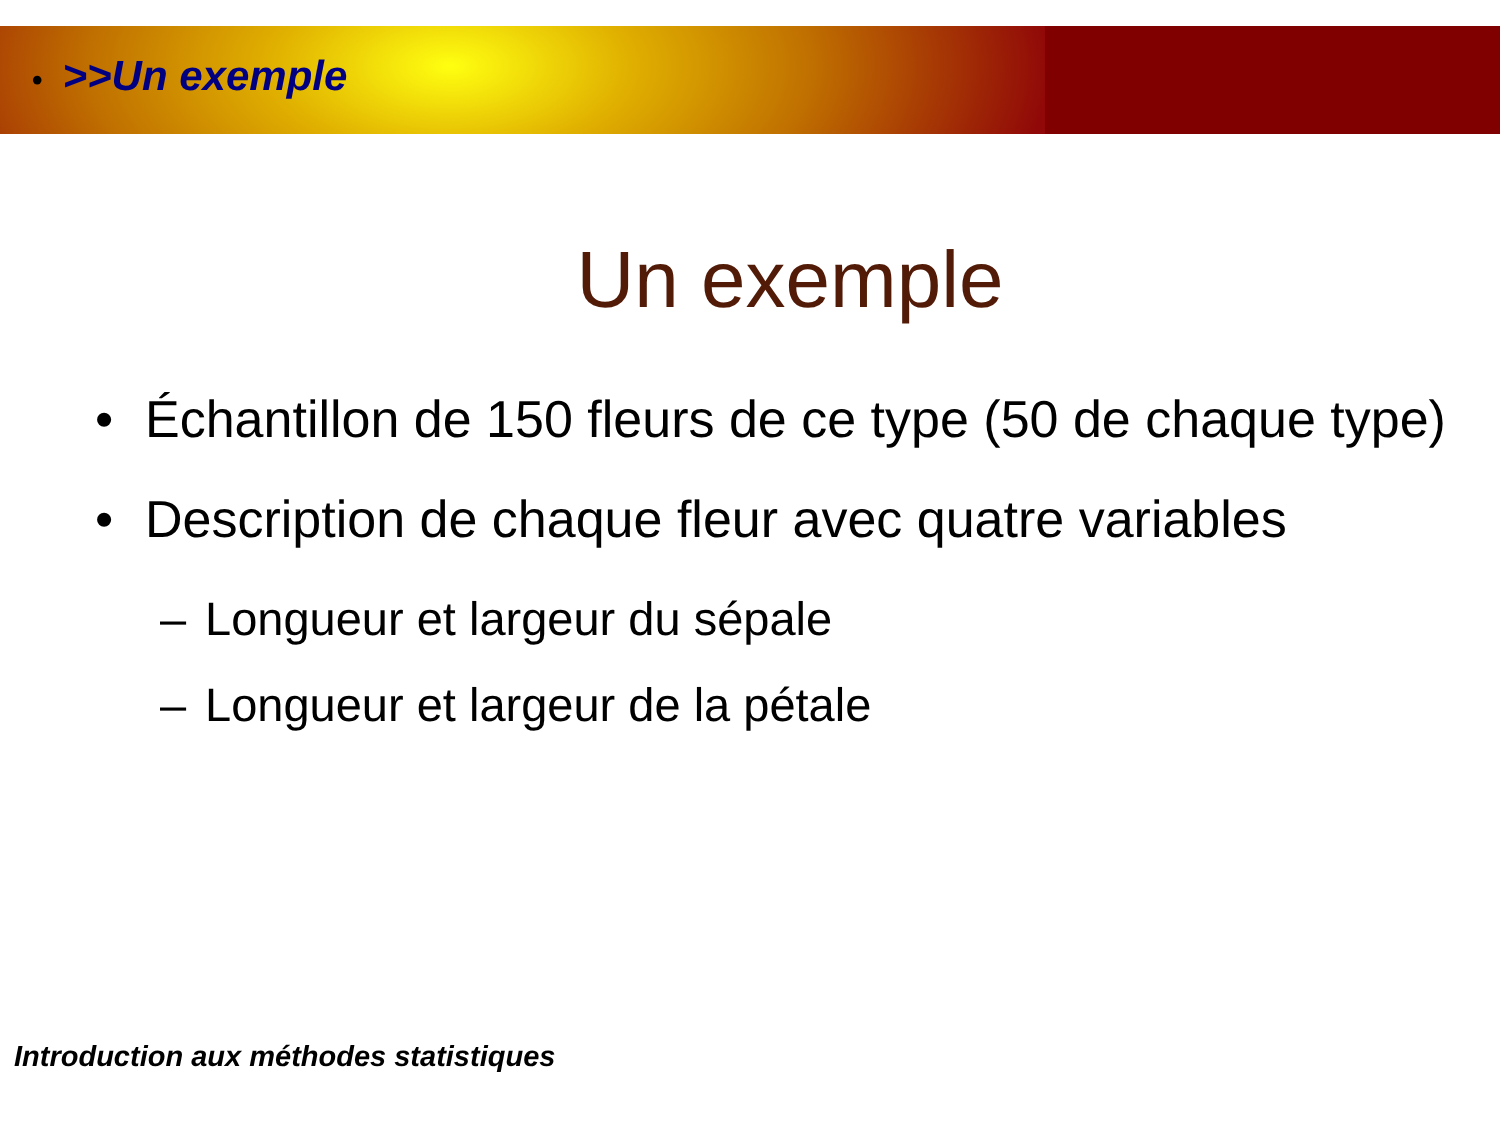• >>Un exemple
Un exemple
• Échantillon de 150 fleurs de ce type (50 de chaque type)
• Description de chaque fleur avec quatre variables
– Longueur et largeur du sépale
– Longueur et largeur de la pétale
Introduction aux méthodes statistiques